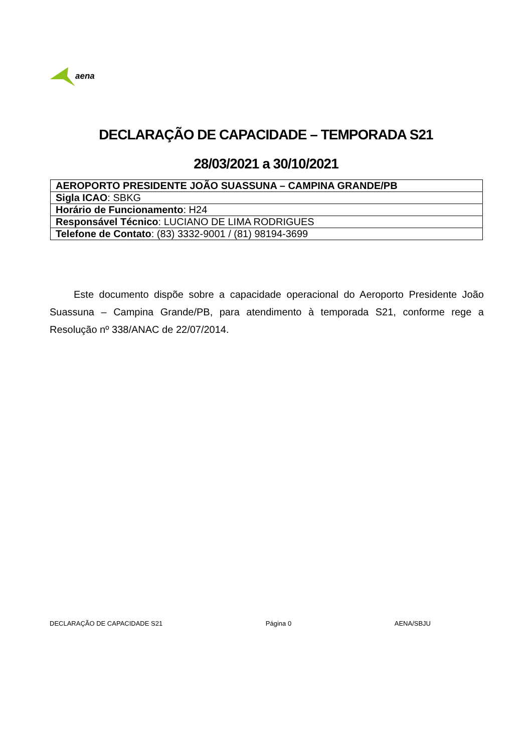aena
DECLARAÇÃO DE CAPACIDADE – TEMPORADA S21
28/03/2021 a 30/10/2021
| AEROPORTO PRESIDENTE JOÃO SUASSUNA – CAMPINA GRANDE/PB |
| Sigla ICAO : SBKG |
| Horário de Funcionamento : H24 |
| Responsável Técnico : LUCIANO DE LIMA RODRIGUES |
| Telefone de Contato : (83) 3332-9001 / (81) 98194-3699 |
Este documento dispõe sobre a capacidade operacional do Aeroporto Presidente João Suassuna – Campina Grande/PB, para atendimento à temporada S21, conforme rege a Resolução nº 338/ANAC de 22/07/2014.
DECLARAÇÃO DE CAPACIDADE S21 Página 0 AENA/SBJU